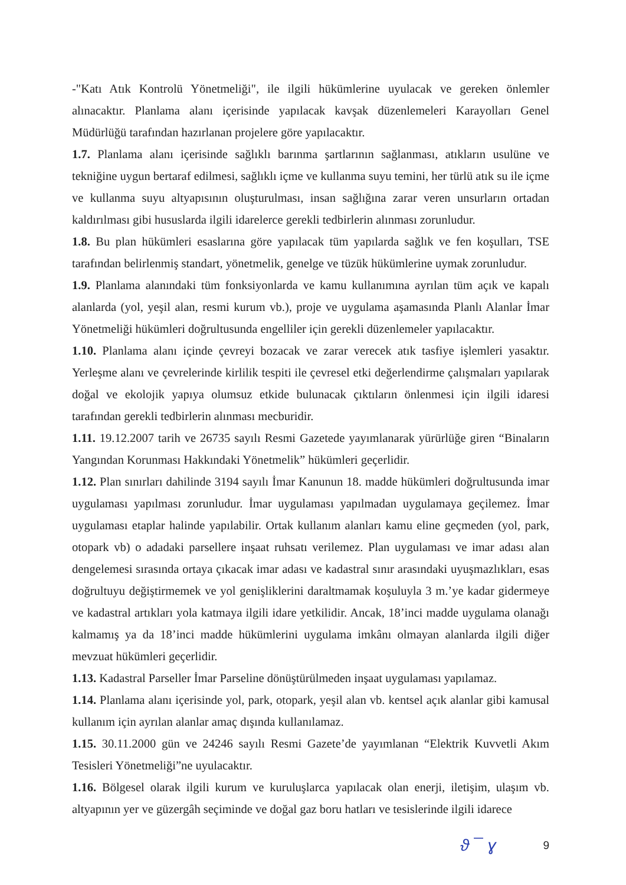-"Katı Atık Kontrolü Yönetmeliği", ile ilgili hükümlerine uyulacak ve gereken önlemler alınacaktır. Planlama alanı içerisinde yapılacak kavşak düzenlemeleri Karayolları Genel Müdürlüğü tarafından hazırlanan projelere göre yapılacaktır.
1.7. Planlama alanı içerisinde sağlıklı barınma şartlarının sağlanması, atıkların usulüne ve tekniğine uygun bertaraf edilmesi, sağlıklı içme ve kullanma suyu temini, her türlü atık su ile içme ve kullanma suyu altyapısının oluşturulması, insan sağlığına zarar veren unsurların ortadan kaldırılması gibi hususlarda ilgili idarelerce gerekli tedbirlerin alınması zorunludur.
1.8. Bu plan hükümleri esaslarına göre yapılacak tüm yapılarda sağlık ve fen koşulları, TSE tarafından belirlenmiş standart, yönetmelik, genelge ve tüzük hükümlerine uymak zorunludur.
1.9. Planlama alanındaki tüm fonksiyonlarda ve kamu kullanımına ayrılan tüm açık ve kapalı alanlarda (yol, yeşil alan, resmi kurum vb.), proje ve uygulama aşamasında Planlı Alanlar İmar Yönetmeliği hükümleri doğrultusunda engelliler için gerekli düzenlemeler yapılacaktır.
1.10. Planlama alanı içinde çevreyi bozacak ve zarar verecek atık tasfiye işlemleri yasaktır. Yerleşme alanı ve çevrelerinde kirlilik tespiti ile çevresel etki değerlendirme çalışmaları yapılarak doğal ve ekolojik yapıya olumsuz etkide bulunacak çıktıların önlenmesi için ilgili idaresi tarafından gerekli tedbirlerin alınması mecburidir.
1.11. 19.12.2007 tarih ve 26735 sayılı Resmi Gazetede yayımlanarak yürürlüğe giren “Binaların Yangından Korunması Hakkındaki Yönetmelik” hükümleri geçerlidir.
1.12. Plan sınırları dahilinde 3194 sayılı İmar Kanunun 18. madde hükümleri doğrultusunda imar uygulaması yapılması zorunludur. İmar uygulaması yapılmadan uygulamaya geçilemez. İmar uygulaması etaplar halinde yapılabilir. Ortak kullanım alanları kamu eline geçmeden (yol, park, otopark vb) o adadaki parsellere inşaat ruhsatı verilemez. Plan uygulaması ve imar adası alan dengelemesi sırasında ortaya çıkacak imar adası ve kadastral sınır arasındaki uyuşmazlıkları, esas doğrultuyu değiştirmemek ve yol genişliklerini daraltmamak koşuluyla 3 m.’ye kadar gidermeye ve kadastral artıkları yola katmaya ilgili idare yetkilidir. Ancak, 18’inci madde uygulama olanağı kalmamış ya da 18’inci madde hükümlerini uygulama imkânı olmayan alanlarda ilgili diğer mevzuat hükümleri geçerlidir.
1.13. Kadastral Parseller İmar Parseline dönüştürülmeden inşaat uygulaması yapılamaz.
1.14. Planlama alanı içerisinde yol, park, otopark, yeşil alan vb. kentsel açık alanlar gibi kamusal kullanım için ayrılan alanlar amaç dışında kullanılamaz.
1.15. 30.11.2000 gün ve 24246 sayılı Resmi Gazete’de yayımlanan “Elektrik Kuvvetli Akım Tesisleri Yönetmeliği”ne uyulacaktır.
1.16. Bölgesel olarak ilgili kurum ve kuruluşlarca yapılacak olan enerji, iletişim, ulaşım vb. altyapının yer ve güzergâh seçiminde ve doğal gaz boru hatları ve tesislerinde ilgili idarece
ϑ ¯ ɣ 9